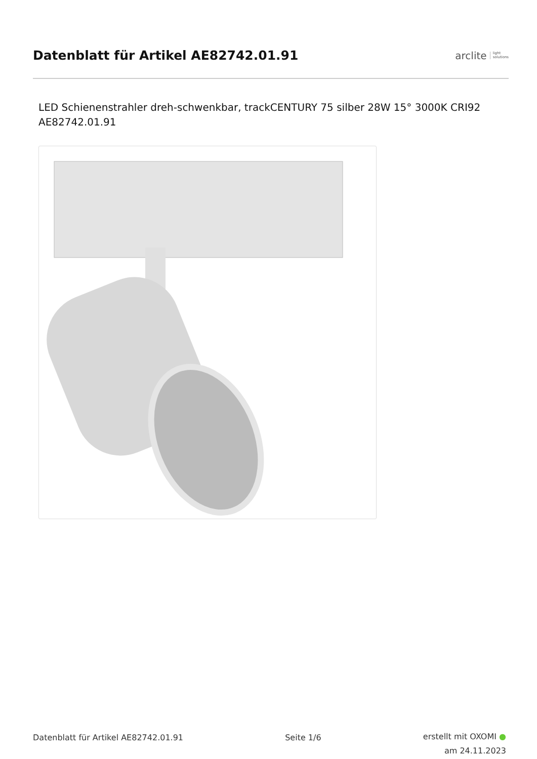Datenblatt für Artikel AE82742.01.91
arclite light
solutions
LED Schienenstrahler dreh-schwenkbar, trackCENTURY 75 silber 28W 15° 3000K CRI92 AE82742.01.91
Datenblatt für Artikel AE82742.01.91 Seite 1/6
erstellt mit OXOMI ●
am 24.11.2023